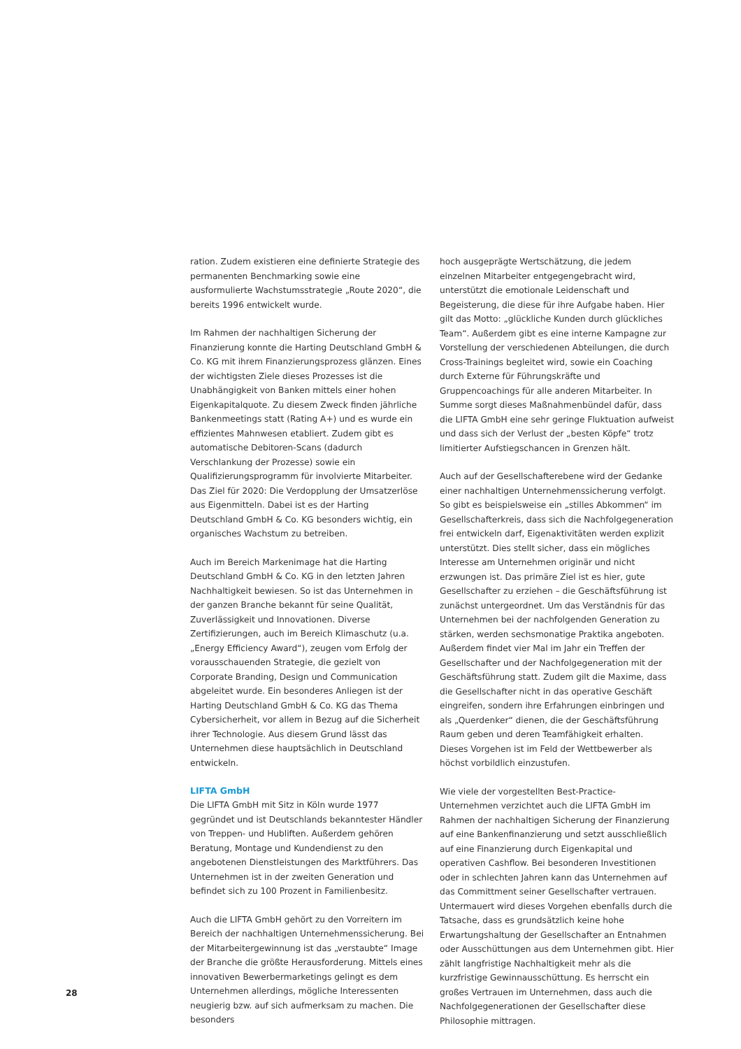ration. Zudem existieren eine definierte Strategie des permanenten Benchmarking sowie eine ausformulierte Wachstumsstrategie „Route 2020“, die bereits 1996 entwickelt wurde.
Im Rahmen der nachhaltigen Sicherung der Finanzierung konnte die Harting Deutschland GmbH & Co. KG mit ihrem Finanzierungsprozess glänzen. Eines der wichtigsten Ziele dieses Prozesses ist die Unabhängigkeit von Banken mittels einer hohen Eigenkapitalquote. Zu diesem Zweck finden jährliche Bankenmeetings statt (Rating A+) und es wurde ein effizientes Mahnwesen etabliert. Zudem gibt es automatische Debitoren-Scans (dadurch Verschlankung der Prozesse) sowie ein Qualifizierungsprogramm für involvierte Mitarbeiter. Das Ziel für 2020: Die Verdopplung der Umsatzerlöse aus Eigenmitteln. Dabei ist es der Harting Deutschland GmbH & Co. KG besonders wichtig, ein organisches Wachstum zu betreiben.
Auch im Bereich Markenimage hat die Harting Deutschland GmbH & Co. KG in den letzten Jahren Nachhaltigkeit bewiesen. So ist das Unternehmen in der ganzen Branche bekannt für seine Qualität, Zuverlässigkeit und Innovationen. Diverse Zertifizierungen, auch im Bereich Klimaschutz (u.a. „Energy Efficiency Award“), zeugen vom Erfolg der vorausschauenden Strategie, die gezielt von Corporate Branding, Design und Communication abgeleitet wurde. Ein besonderes Anliegen ist der Harting Deutschland GmbH & Co. KG das Thema Cybersicherheit, vor allem in Bezug auf die Sicherheit ihrer Technologie. Aus diesem Grund lässt das Unternehmen diese hauptsächlich in Deutschland entwickeln.
LIFTA GmbH
Die LIFTA GmbH mit Sitz in Köln wurde 1977 gegründet und ist Deutschlands bekanntester Händler von Treppen- und Hubliften. Außerdem gehören Beratung, Montage und Kundendienst zu den angebotenen Dienstleistungen des Marktführers. Das Unternehmen ist in der zweiten Generation und befindet sich zu 100 Prozent in Familienbesitz.
Auch die LIFTA GmbH gehört zu den Vorreitern im Bereich der nachhaltigen Unternehmenssicherung. Bei der Mitarbeitergewinnung ist das „verstaubte“ Image der Branche die größte Herausforderung. Mittels eines innovativen Bewerbermarketings gelingt es dem Unternehmen allerdings, mögliche Interessenten neugierig bzw. auf sich aufmerksam zu machen. Die besonders
hoch ausgeprägte Wertschätzung, die jedem einzelnen Mitarbeiter entgegengebracht wird, unterstützt die emotionale Leidenschaft und Begeisterung, die diese für ihre Aufgabe haben. Hier gilt das Motto: „glückliche Kunden durch glückliches Team“. Außerdem gibt es eine interne Kampagne zur Vorstellung der verschiedenen Abteilungen, die durch Cross-Trainings begleitet wird, sowie ein Coaching durch Externe für Führungskräfte und Gruppencoachings für alle anderen Mitarbeiter. In Summe sorgt dieses Maßnahmenbündel dafür, dass die LIFTA GmbH eine sehr geringe Fluktuation aufweist und dass sich der Verlust der „besten Köpfe“ trotz limitierter Aufstiegschancen in Grenzen hält.
Auch auf der Gesellschafterebene wird der Gedanke einer nachhaltigen Unternehmenssicherung verfolgt. So gibt es beispielsweise ein „stilles Abkommen“ im Gesellschafterkreis, dass sich die Nachfolgegeneration frei entwickeln darf, Eigenaktivitäten werden explizit unterstützt. Dies stellt sicher, dass ein mögliches Interesse am Unternehmen originär und nicht erzwungen ist. Das primäre Ziel ist es hier, gute Gesellschafter zu erziehen – die Geschäftsführung ist zunächst untergeordnet. Um das Verständnis für das Unternehmen bei der nachfolgenden Generation zu stärken, werden sechsmonatige Praktika angeboten. Außerdem findet vier Mal im Jahr ein Treffen der Gesellschafter und der Nachfolgegeneration mit der Geschäftsführung statt. Zudem gilt die Maxime, dass die Gesellschafter nicht in das operative Geschäft eingreifen, sondern ihre Erfahrungen einbringen und als „Querdenker“ dienen, die der Geschäftsführung Raum geben und deren Teamfähigkeit erhalten. Dieses Vorgehen ist im Feld der Wettbewerber als höchst vorbildlich einzustufen.
Wie viele der vorgestellten Best-Practice-Unternehmen verzichtet auch die LIFTA GmbH im Rahmen der nachhaltigen Sicherung der Finanzierung auf eine Bankenfinanzierung und setzt ausschließlich auf eine Finanzierung durch Eigenkapital und operativen Cashflow. Bei besonderen Investitionen oder in schlechten Jahren kann das Unternehmen auf das Committment seiner Gesellschafter vertrauen. Untermauert wird dieses Vorgehen ebenfalls durch die Tatsache, dass es grundsätzlich keine hohe Erwartungshaltung der Gesellschafter an Entnahmen oder Ausschüttungen aus dem Unternehmen gibt. Hier zählt langfristige Nachhaltigkeit mehr als die kurzfristige Gewinnausschüttung. Es herrscht ein großes Vertrauen im Unternehmen, dass auch die Nachfolgegenerationen der Gesellschafter diese Philosophie mittragen.
28